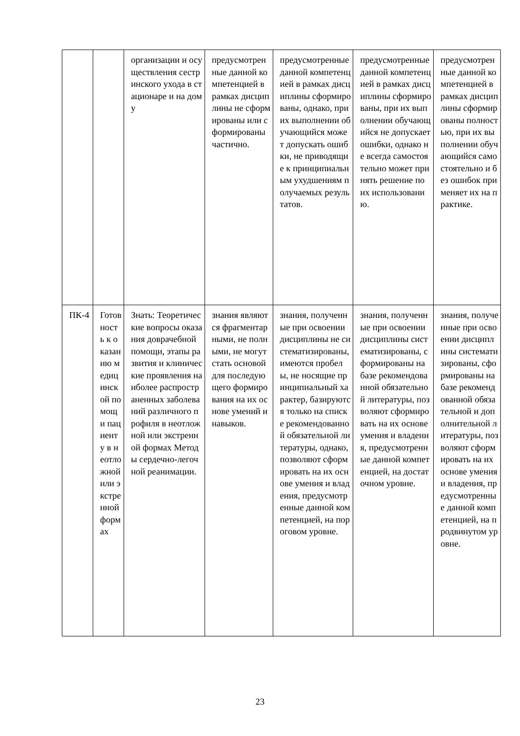| | | организации и осуществления сестринского ухода в стационаре и на дому | предусмотренные данной компетенцией в рамках дисциплины не сформированы или сформированы частично. | предусмотренные данной компетенцией в рамках дисциплины сформированы, однако, при их выполнении обучающийся может допускать ошибки, не приводящие к принципиальным ухудшениям получаемых результатов. | предусмотренные данной компетенцией в рамках дисциплины сформированы, при их выполнении обучающийся не допускает ошибки, однако не всегда самостоятельно может принять решение по их использованию. | предусмотренные данной компетенцией в рамках дисциплины сформированы полностью, при их выполнении обучающийся самостоятельно и без ошибок применяет их на практике. |
| ПК-4 | Готовность к оказанию медицинской помощи пациенту в неотложной или экстренной формах | Знать: Теоретические вопросы оказания доврачебной помощи, этапы развития и клинические проявления наиболее распространенных заболеваний различного профиля в неотложной или экстренной формах Методы сердечно-легочной реанимации. | знания являются фрагментарными, не полными, не могут стать основой для последующего формирования на их основе умений и навыков. | знания, полученные при освоении дисциплины не систематизированы, имеются пробелы, не носящие принципиальный характер, базируются только на списке рекомендованной обязательной литературы, однако, позволяют сформировать на их основе умения и владения, предусмотренные данной компетенцией, на пороговом уровне. | знания, полученные при освоении дисциплины систематизированы, сформированы на базе рекомендованной обязательной литературы, позволяют сформировать на их основе умения и владения, предусмотренные данной компетенцией, на достаточном уровне. | знания, полученные при освоении дисциплины систематизированы, сформированы на базе рекомендованной обязательной и дополнительной литературы, позволяют сформировать на их основе умения и владения, предусмотренные данной компетенцией, на продвинутом уровне. |
23